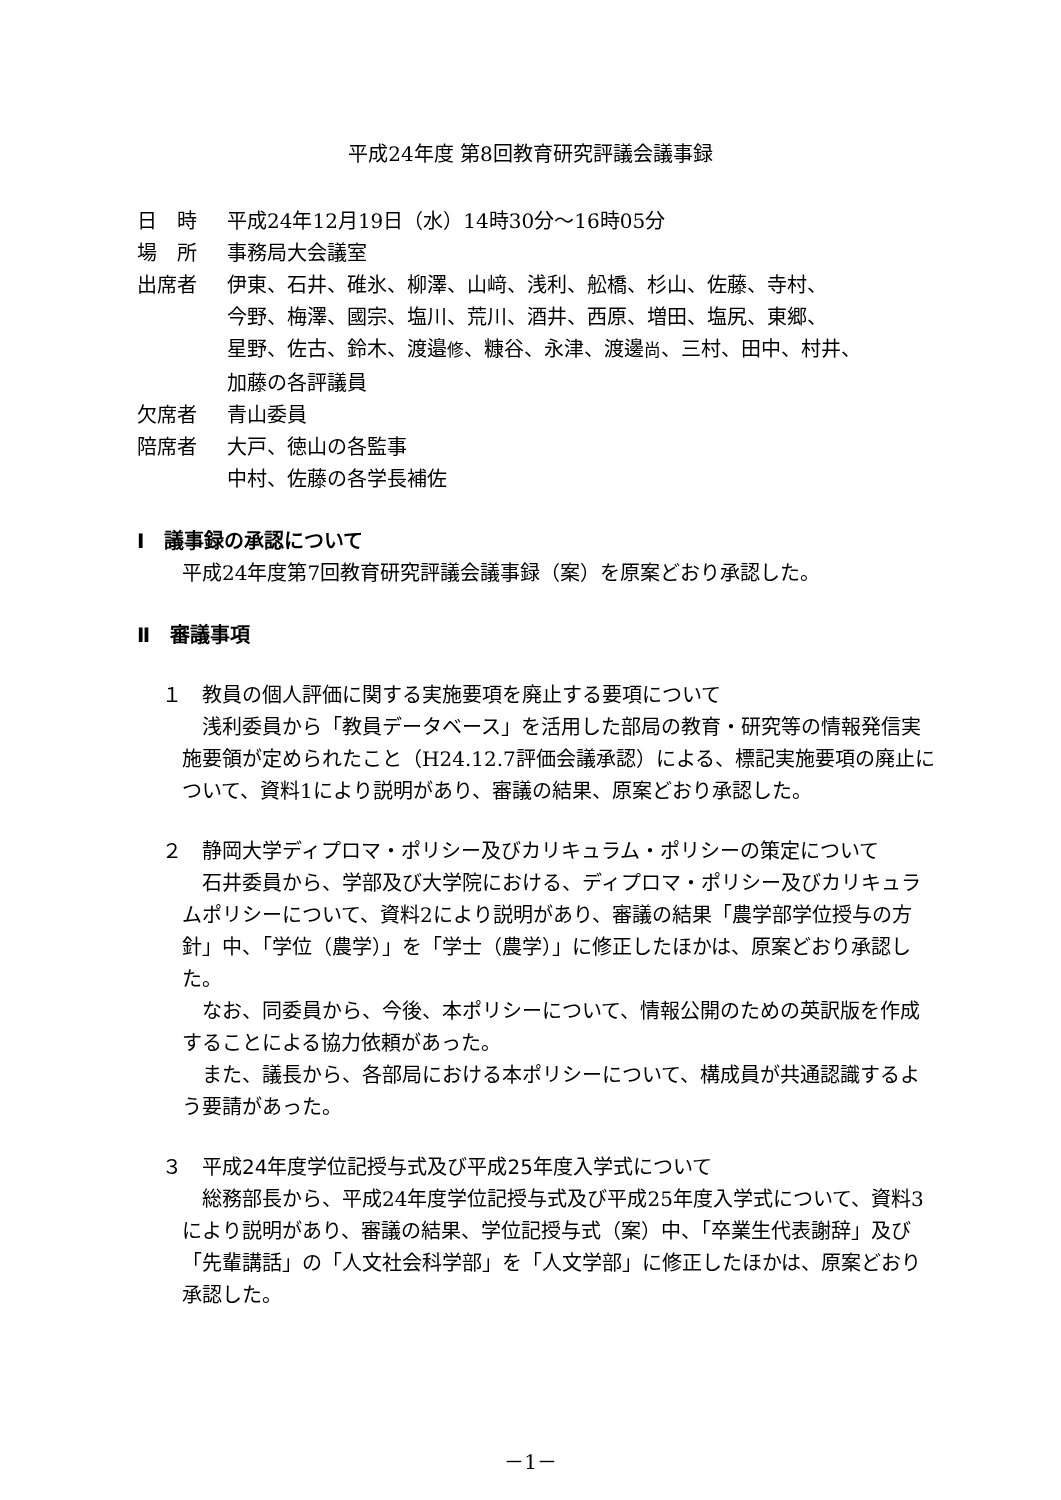平成24年度 第8回教育研究評議会議事録
日　時 平成24年12月19日（水）14時30分～16時05分
場　所 事務局大会議室
出席者 伊東、石井、碓氷、柳澤、山﨑、浅利、舩橋、杉山、佐藤、寺村、
今野、梅澤、國宗、塩川、荒川、酒井、西原、増田、塩尻、東郷、
星野、佐古、鈴木、渡邉修、糠谷、永津、渡邊尚、三村、田中、村井、
加藤の各評議員
欠席者 青山委員
陪席者 大戸、徳山の各監事
中村、佐藤の各学長補佐
Ⅰ　議事録の承認について
平成24年度第7回教育研究評議会議事録（案）を原案どおり承認した。
Ⅱ　審議事項
１　教員の個人評価に関する実施要項を廃止する要項について
浅利委員から「教員データベース」を活用した部局の教育・研究等の情報発信実施要領が定められたこと（H24.12.7評価会議承認）による、標記実施要項の廃止について、資料1により説明があり、審議の結果、原案どおり承認した。
２　静岡大学ディプロマ・ポリシー及びカリキュラム・ポリシーの策定について
石井委員から、学部及び大学院における、ディプロマ・ポリシー及びカリキュラムポリシーについて、資料2により説明があり、審議の結果「農学部学位授与の方針」中、「学位（農学）」を「学士（農学）」に修正したほかは、原案どおり承認した。
なお、同委員から、今後、本ポリシーについて、情報公開のための英訳版を作成することによる協力依頼があった。
また、議長から、各部局における本ポリシーについて、構成員が共通認識するよう要請があった。
３　平成24年度学位記授与式及び平成25年度入学式について
総務部長から、平成24年度学位記授与式及び平成25年度入学式について、資料3により説明があり、審議の結果、学位記授与式（案）中、「卒業生代表謝辞」及び「先輩講話」の「人文社会科学部」を「人文学部」に修正したほかは、原案どおり承認した。
－1－